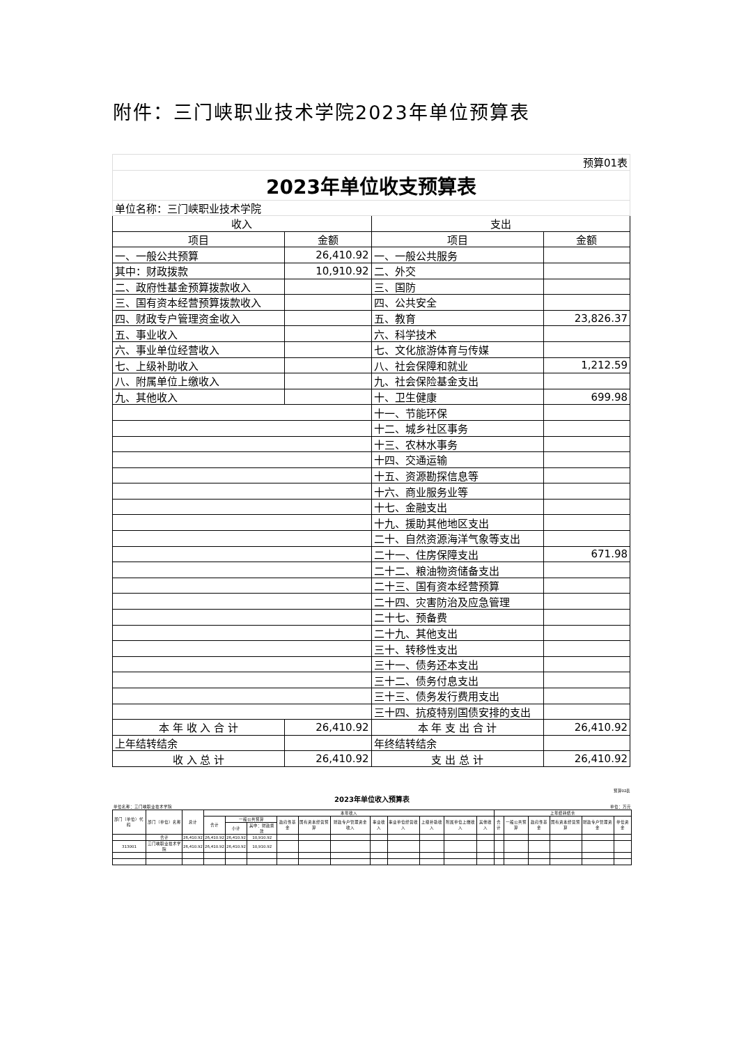附件：三门峡职业技术学院2023年单位预算表
| 预算01表 | | | |
| 2023年单位收支预算表 | | | |
| 单位名称：三门峡职业技术学院 | | | |
| 收入 | | 支出 | |
| 项目 | 金额 | 项目 | 金额 |
| 一、一般公共预算 | 26,410.92 | 一、一般公共服务 | |
| 其中：财政拨款 | 10,910.92 | 二、外交 | |
| 二、政府性基金预算拨款收入 | | 三、国防 | |
| 三、国有资本经营预算拨款收入 | | 四、公共安全 | |
| 四、财政专户管理资金收入 | | 五、教育 | 23,826.37 |
| 五、事业收入 | | 六、科学技术 | |
| 六、事业单位经营收入 | | 七、文化旅游体育与传媒 | |
| 七、上级补助收入 | | 八、社会保障和就业 | 1,212.59 |
| 八、附属单位上缴收入 | | 九、社会保险基金支出 | |
| 九、其他收入 | | 十、卫生健康 | 699.98 |
| | | 十一、节能环保 | |
| | | 十二、城乡社区事务 | |
| | | 十三、农林水事务 | |
| | | 十四、交通运输 | |
| | | 十五、资源勘探信息等 | |
| | | 十六、商业服务业等 | |
| | | 十七、金融支出 | |
| | | 十九、援助其他地区支出 | |
| | | 二十、自然资源海洋气象等支出 | |
| | | 二十一、住房保障支出 | 671.98 |
| | | 二十二、粮油物资储备支出 | |
| | | 二十三、国有资本经营预算 | |
| | | 二十四、灾害防治及应急管理 | |
| | | 二十七、预备费 | |
| | | 二十九、其他支出 | |
| | | 三十、转移性支出 | |
| | | 三十一、债务还本支出 | |
| | | 三十二、债务付息支出 | |
| | | 三十三、债务发行费用支出 | |
| | | 三十四、抗疫特别国债安排的支出 | |
| 本 年 收 入 合 计 | 26,410.92 | 本 年 支 出 合 计 | 26,410.92 |
| 上年结转结余 | | 年终结转结余 | |
| 收 入 总 计 | 26,410.92 | 支 出 总 计 | 26,410.92 |
| 预算02表 | | | | | | | | | | | | | | | | | | | |
| 2023年单位收入预算表 | | | | | | | | | | | | | | | | | | | |
| 单位名称：三门峡职业技术学院 | | | | | | | | | | 单位：万元 | | | | | | | | | |
| 部门（单位）代码 | 部门（单位）名称 | 总计 | 本年收入 | | | | | | | | | | | 上年结转结余 | | | | | |
| | | | 合计 | 一般公共预算 | | 政府性基金 | 国有资本经营预算 | 财政专户管理资金收入 | 事业收入 | 事业单位经营收入 | 上级补助收入 | 附属单位上缴收入 | 其他收入 | 合计 | 一般公共预算 | 政府性基金 | 国有资本经营预算 | 财政专户管理资金 | 单位资金 |
| | | | | 小计 | 其中：财政拨款 | | | | | | | | | | | | | | |
| | 合计 | 26,410.92 | 26,410.92 | 26,410.92 | 10,910.92 | | | | | | | | | | | | | | |
| 313001 | 三门峡职业技术学院 | 26,410.92 | 26,410.92 | 26,410.92 | 10,910.92 | | | | | | | | | | | | | | |